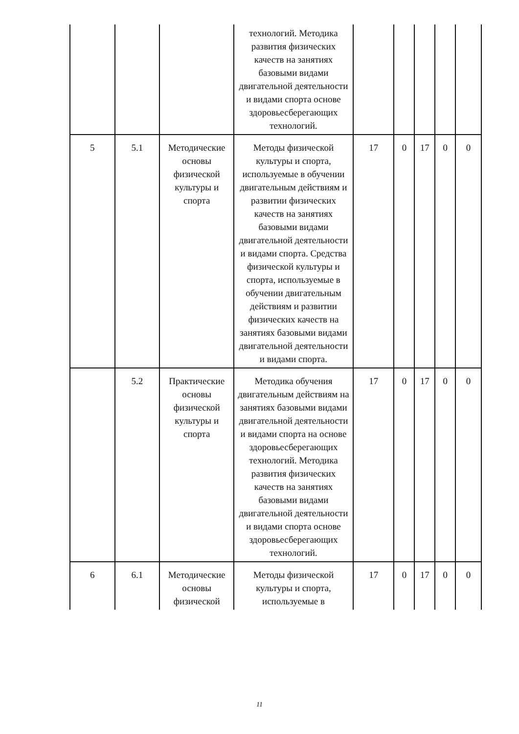| | | | технологий. Методика развития физических качеств на занятиях базовыми видами двигательной деятельности и видами спорта основе здоровьесберегающих технологий. | | | | | |
| 5 | 5.1 | Методические основы физической культуры и спорта | Методы физической культуры и спорта, используемые в обучении двигательным действиям и развитии физических качеств на занятиях базовыми видами двигательной деятельности и видами спорта. Средства физической культуры и спорта, используемые в обучении двигательным действиям и развитии физических качеств на занятиях базовыми видами двигательной деятельности и видами спорта. | 17 | 0 | 17 | 0 | 0 |
| | 5.2 | Практические основы физической культуры и спорта | Методика обучения двигательным действиям на занятиях базовыми видами двигательной деятельности и видами спорта на основе здоровьесберегающих технологий. Методика развития физических качеств на занятиях базовыми видами двигательной деятельности и видами спорта основе здоровьесберегающих технологий. | 17 | 0 | 17 | 0 | 0 |
| 6 | 6.1 | Методические основы физической | Методы физической культуры и спорта, используемые в | 17 | 0 | 17 | 0 | 0 |
11